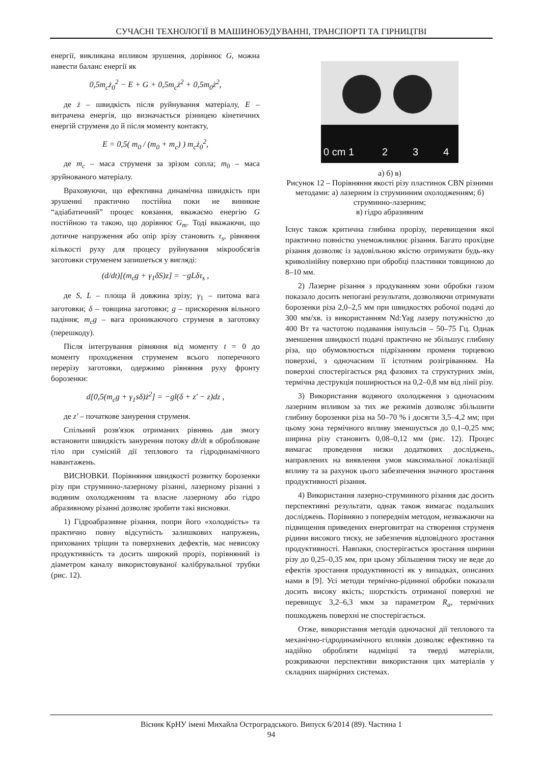СУЧАСНІ ТЕХНОЛОГІЇ В МАШИНОБУДУВАННІ, ТРАНСПОРТІ ТА ГІРНИЦТВІ
енергії, викликана впливом зрушення, дорівнює G, можна навести баланс енергії як
0,5m<sub>c</sub>ż<sub>0</sub><sup>2</sup> − E + G + 0,5m<sub>c</sub>ż<sup>2</sup> + 0,5m<sub>0</sub>ż<sup>2</sup>,
де ż – швидкість після руйнування матеріалу, E – витрачена енергія, що визначається різницею кінетичних енергій струменя до й після моменту контакту,
E = 0,5( m<sub>0</sub> / (m<sub>0</sub> + m<sub>c</sub>) ) m<sub>c</sub>ż<sub>0</sub><sup>2</sup>,
де m<sub>c</sub> – маса струменя за зрізом сопла; m<sub>0</sub> – маса зруйнованого матеріалу.
Враховуючи, що ефективна динамічна швидкість при зрушенні практично постійна поки не виникне “адіабатичний” процес ковзання, вважаємо енергію G постійною та такою, що дорівнює G<sub>m</sub>. Тоді вважаючи, що дотичне напруження або опір зрізу становить τ<sub>s</sub>, рівняння кількості руху для процесу руйнування мікрообсягів заготовки струменем запишеться у вигляді:
(d/dt)[(m<sub>c</sub>g + γ<sub>1</sub>δS)z] = −gLδτ<sub>s</sub> ,
де S, L – площа й довжина зрізу; γ<sub>1</sub> – питома вага заготовки; δ – товщина заготовки; g – прискорення вільного падіння; m<sub>c</sub>g – вага проникаючого струменя в заготовку (перешкоду).
Після інтегрування рівняння від моменту t = 0 до моменту проходження струменем всього поперечного перерізу заготовки, одержимо рівняння руху фронту борозенки:
d[0,5(m<sub>c</sub>g + γ<sub>1</sub>sδ)ż<sup>2</sup>] = −gl(δ + z' − z)dz ,
де z' – початкове занурення струменя.
Спільний розв'язок отриманих рівнянь дав змогу встановити швидкість занурення потоку dz̄/dt в оброблюване тіло при сумісній дії теплового та гідродинамічного навантажень.
ВИСНОВКИ. Порівняння швидкості розвитку борозенки різу при струминно-лазерному різанні, лазерному різанні з водяним охолодженням та власне лазерному або гідро абразивному різанні дозволяє зробити такі висновки.
1) Гідроабразивне різання, попри його «холодність» та практично повну відсутність залишкових напружень, прихованих тріщин та поверхневих дефектів, має невисоку продуктивність та досить широкий проріз, порівняний із діаметром каналу використовуваної калібрувальної трубки (рис. 12).
0 cm 1
2
3
4
а) б) в)
Рисунок 12 – Порівняння якості різу пластинок CBN різними методами: а) лазерним із струминним охолодженням; б) струминно-лазерним;
в) гідро абразивним
Існує також критична глибина прорізу, перевищення якої практично повністю унеможливлює різання. Багато прохідне різання дозволяє із задовільною якістю отримувати будь-яку криволінійну поверхню при обробці пластинки товщиною до 8–10 мм.
2) Лазерне різання з продуванням зони обробки газом показало досить непогані результати, дозволяючи отримувати борозенки різа 2,0–2,5 мм при швидкостях робочої подачі до 300 мм/хв. із використанням Nd:Yag лазеру потужністю до 400 Вт та частотою подавання імпульсів – 50–75 Гц. Однак зменшення швидкості подачі практично не збільшує глибину різа, що обумовлюється підрізанням променя торцевою поверхні, з одночасним її істотним розігріванням. На поверхні спостерігається ряд фазових та структурних змін, термічна деструкція поширюється на 0,2–0,8 мм від лінії різу.
3) Використання водяного охолодження з одночасним лазерним впливом за тих же режимів дозволяє збільшити глибину борозенки різа на 50–70 % і досягти 3,5–4,2 мм; при цьому зона термічного впливу зменшується до 0,1–0,25 мм; ширина різу становить 0,08–0,12 мм (рис. 12). Процес вимагає проведення низки додаткових досліджень, направлених на виявлення умов максимальної локалізації впливу та за рахунок цього забезпечення значного зростання продуктивності різання.
4) Використання лазерно-струминного різання дає досить перспективні результати, однак також вимагає подальших досліджень. Порівняно з попереднім методом, незважаючи на підвищення приведених енерговитрат на створення струменя рідини високого тиску, не забезпечив відповідного зростання продуктивності. Навпаки, спостерігається зростання ширини різу до 0,25–0,35 мм, при цьому збільшення тиску не веде до ефектів зростання продуктивності як у випадках, описаних нами в [9]. Усі методи термічно-рідинної обробки показали досить високу якість; шорсткість отриманої поверхні не перевищує 3,2–6,3 мкм за параметром R<sub>a</sub>, термічних пошкоджень поверхні не спостерігається.
Отже, використання методів одночасної дії теплового та механічно-гідродинамічного впливів дозволяє ефективно та надійно обробляти надміцні та тверді матеріали, розкриваючи перспективи використання цих матеріалів у складних шарнірних системах.
Вісник КрНУ імені Михайла Остроградського. Випуск 6/2014 (89). Частина 1
94